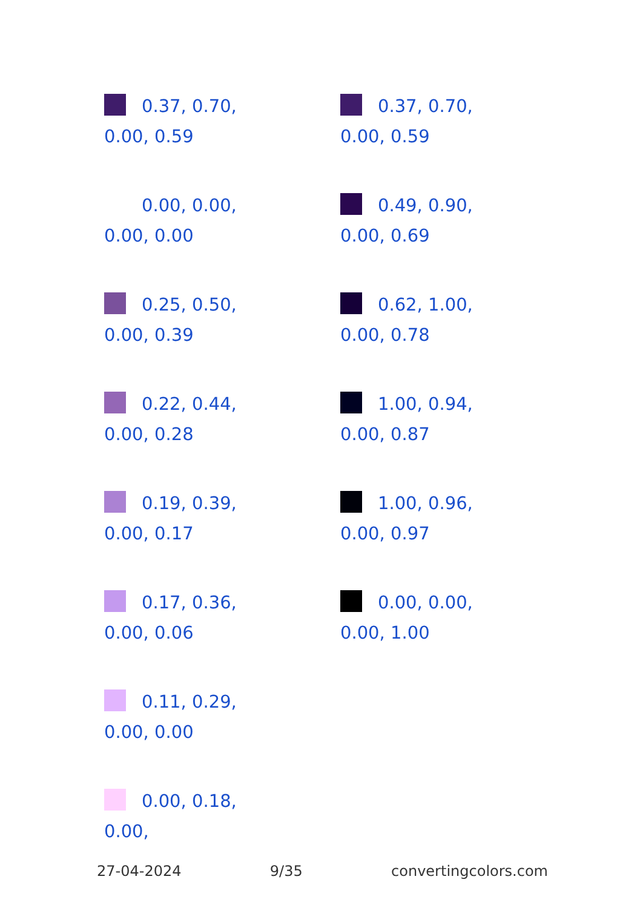0.37, 0.70, 0.00, 0.59
0.00, 0.00, 0.00, 0.00
0.25, 0.50, 0.00, 0.39
0.22, 0.44, 0.00, 0.28
0.19, 0.39, 0.00, 0.17
0.17, 0.36, 0.00, 0.06
0.11, 0.29, 0.00, 0.00
0.00, 0.18, 0.00,
0.37, 0.70, 0.00, 0.59
0.49, 0.90, 0.00, 0.69
0.62, 1.00, 0.00, 0.78
1.00, 0.94, 0.00, 0.87
1.00, 0.96, 0.00, 0.97
0.00, 0.00, 0.00, 1.00
27-04-2024 9/35 convertingcolors.com